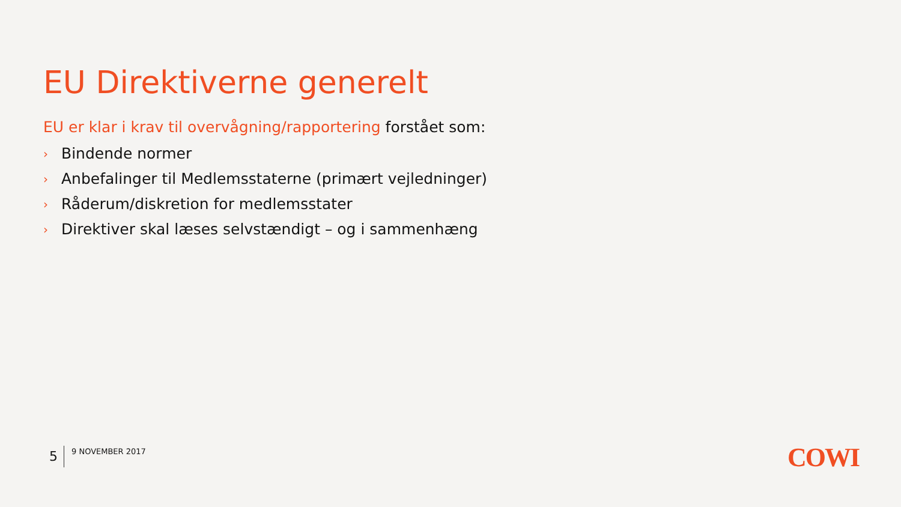EU Direktiverne generelt
EU er klar i krav til overvågning/rapportering forstået som:
› Bindende normer
› Anbefalinger til Medlemsstaterne (primært vejledninger)
› Råderum/diskretion for medlemsstater
› Direktiver skal læses selvstændigt – og i sammenhæng
5
9 NOVEMBER 2017
COWI